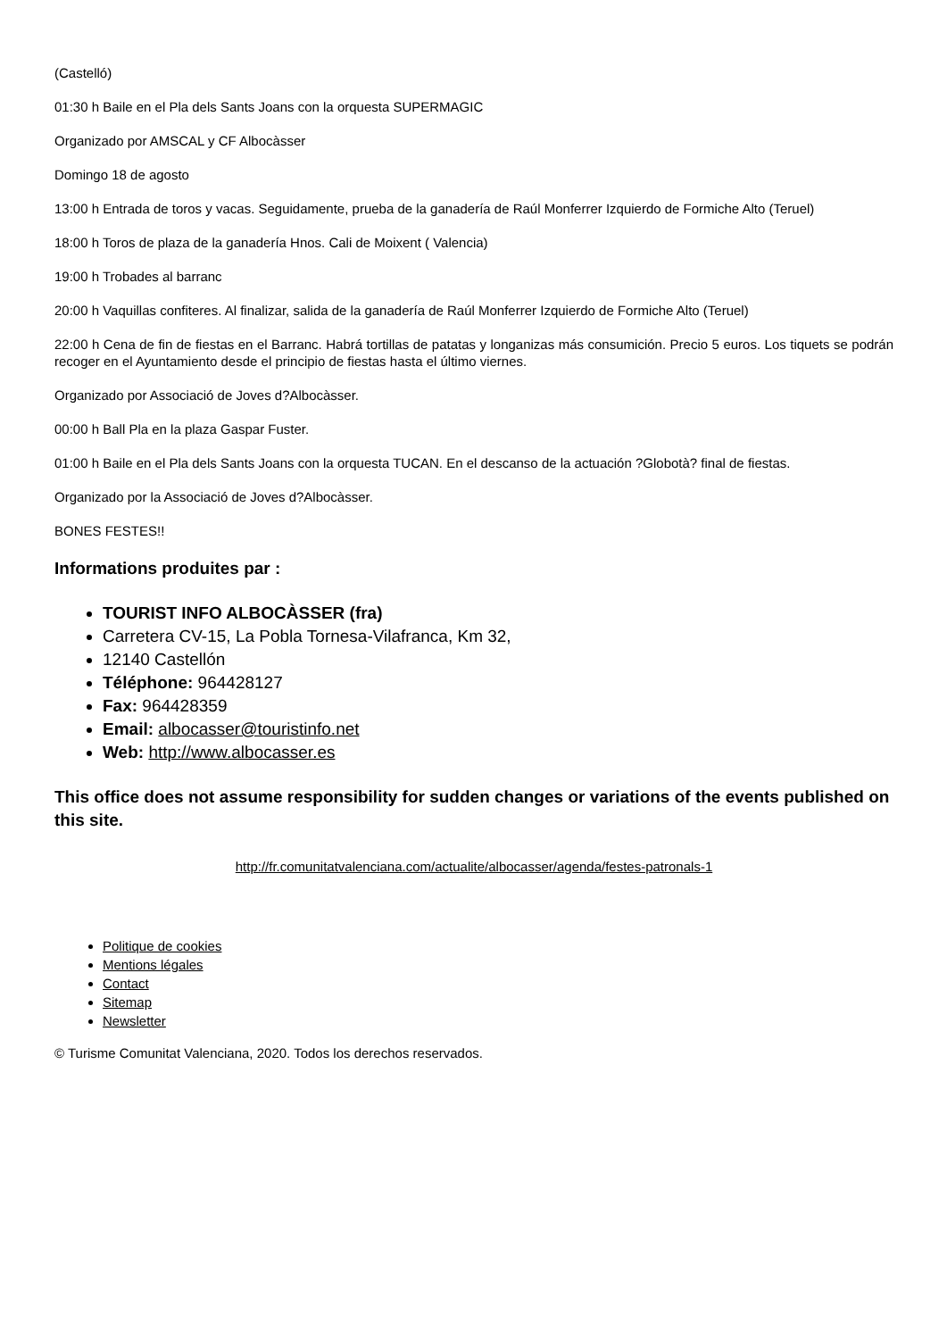(Castelló)
01:30 h Baile en el Pla dels Sants Joans con la orquesta SUPERMAGIC
Organizado por AMSCAL y CF Albocàsser
Domingo 18 de agosto
13:00 h Entrada de toros y vacas. Seguidamente, prueba de la ganadería de Raúl Monferrer Izquierdo de Formiche Alto (Teruel)
18:00 h Toros de plaza de la ganadería Hnos. Cali de Moixent ( Valencia)
19:00 h Trobades al barranc
20:00 h Vaquillas confiteres. Al finalizar, salida de la ganadería de Raúl Monferrer Izquierdo de Formiche Alto (Teruel)
22:00 h Cena de fin de fiestas en el Barranc. Habrá tortillas de patatas y longanizas más consumición. Precio 5 euros. Los tiquets se podrán recoger en el Ayuntamiento desde el principio de fiestas hasta el último viernes.
Organizado por Associació de Joves d?Albocàsser.
00:00 h Ball Pla en la plaza Gaspar Fuster.
01:00 h Baile en el Pla dels Sants Joans con la orquesta TUCAN. En el descanso de la actuación ?Globotà? final de fiestas.
Organizado por la Associació de Joves d?Albocàsser.
BONES FESTES!!
Informations produites par :
TOURIST INFO ALBOCÀSSER (fra)
Carretera CV-15, La Pobla Tornesa-Vilafranca, Km 32,
12140 Castellón
Téléphone: 964428127
Fax: 964428359
Email: albocasser@touristinfo.net
Web: http://www.albocasser.es
This office does not assume responsibility for sudden changes or variations of the events published on this site.
http://fr.comunitatvalenciana.com/actualite/albocasser/agenda/festes-patronals-1
Politique de cookies
Mentions légales
Contact
Sitemap
Newsletter
© Turisme Comunitat Valenciana, 2020. Todos los derechos reservados.